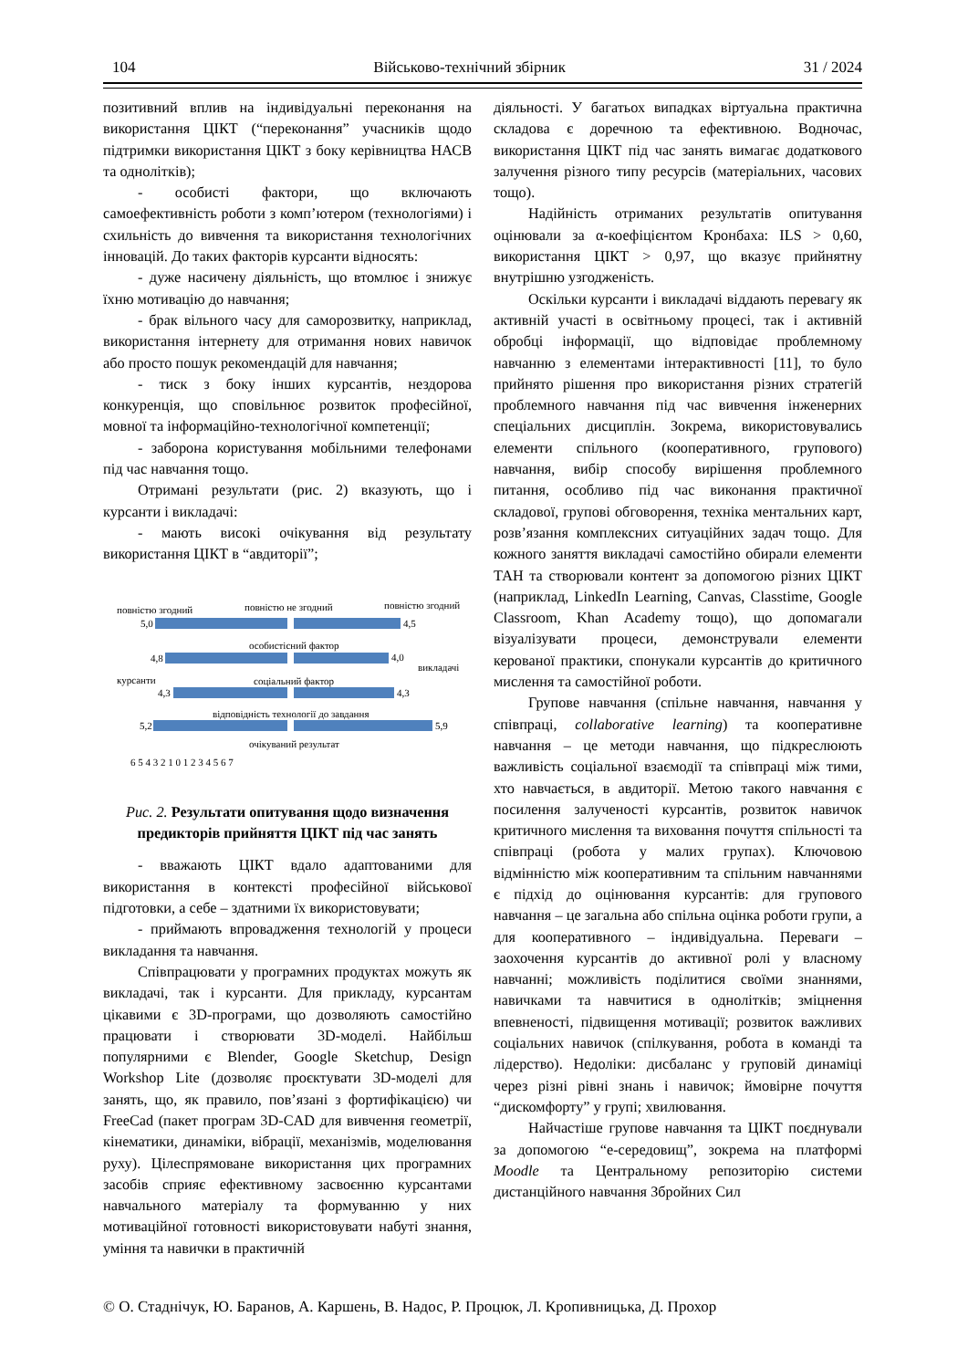104 Військово-технічний збірник 31 / 2024
позитивний вплив на індивідуальні переконання на використання ЦІКТ (“переконання” учасників щодо підтримки використання ЦІКТ з боку керівництва НАСВ та однолітків);
- особисті фактори, що включають самоефективність роботи з комп’ютером (технологіями) і схильність до вивчення та використання технологічних інновацій. До таких факторів курсанти відносять:
- дуже насичену діяльність, що втомлює і знижує їхню мотивацію до навчання;
- брак вільного часу для саморозвитку, наприклад, використання інтернету для отримання нових навичок або просто пошук рекомендацій для навчання;
- тиск з боку інших курсантів, нездорова конкуренція, що сповільнює розвиток професійної, мовної та інформаційно-технологічної компетенції;
- заборона користування мобільними телефонами під час навчання тощо.
Отримані результати (рис. 2) вказують, що і курсанти і викладачі:
- мають високі очікування від результату використання ЦІКТ в “авдиторії”;
повністю згодний
повністю не згодний
повністю згодний
5,0
4,5
особистісний фактор
4,8
4,0
викладачі
курсанти
соціальний фактор
4,3
4,3
відповідність технології до завдання
5,2
5,9
очікуваний результат
6 5 4 3 2 1 0 1 2 3 4 5 6 7
Рис. 2. Результати опитування щодо визначення предикторів прийняття ЦІКТ під час занять
- вважають ЦІКТ вдало адаптованими для використання в контексті професійної військової підготовки, а себе – здатними їх використовувати;
- приймають впровадження технологій у процеси викладання та навчання.
Співпрацювати у програмних продуктах можуть як викладачі, так і курсанти. Для прикладу, курсантам цікавими є 3D-програми, що дозволяють самостійно працювати і створювати 3D-моделі. Найбільш популярними є Blender, Google Sketchup, Design Workshop Lite (дозволяє проєктувати 3D-моделі для занять, що, як правило, пов’язані з фортифікацією) чи FreeCad (пакет програм 3D-CAD для вивчення геометрії, кінематики, динаміки, вібрації, механізмів, моделювання руху). Цілеспрямоване використання цих програмних засобів сприяє ефективному засвоєнню курсантами навчального матеріалу та формуванню у них мотиваційної готовності використовувати набуті знання, уміння та навички в практичній
діяльності. У багатьох випадках віртуальна практична складова є доречною та ефективною. Водночас, використання ЦІКТ під час занять вимагає додаткового залучення різного типу ресурсів (матеріальних, часових тощо).
Надійність отриманих результатів опитування оцінювали за α-коефіцієнтом Кронбаха: ILS > 0,60, використання ЦІКТ > 0,97, що вказує прийнятну внутрішню узгодженість.
Оскільки курсанти і викладачі віддають перевагу як активній участі в освітньому процесі, так і активній обробці інформації, що відповідає проблемному навчанню з елементами інтерактивності [11], то було прийнято рішення про використання різних стратегій проблемного навчання під час вивчення інженерних спеціальних дисциплін. Зокрема, використовувались елементи спільного (кооперативного, групового) навчання, вибір способу вирішення проблемного питання, особливо під час виконання практичної складової, групові обговорення, техніка ментальних карт, розв’язання комплексних ситуаційних задач тощо. Для кожного заняття викладачі самостійно обирали елементи ТАН та створювали контент за допомогою різних ЦІКТ (наприклад, LinkedIn Learning, Canvas, Classtime, Google Classroom, Khan Academy тощо), що допомагали візуалізувати процеси, демонстрували елементи керованої практики, спонукали курсантів до критичного мислення та самостійної роботи.
Групове навчання (спільне навчання, навчання у співпраці, collaborative learning) та кооперативне навчання – це методи навчання, що підкреслюють важливість соціальної взаємодії та співпраці між тими, хто навчається, в авдиторії. Метою такого навчання є посилення залученості курсантів, розвиток навичок критичного мислення та виховання почуття спільності та співпраці (робота у малих групах). Ключовою відмінністю між кооперативним та спільним навчаннями є підхід до оцінювання курсантів: для групового навчання – це загальна або спільна оцінка роботи групи, а для кооперативного – індивідуальна. Переваги – заохочення курсантів до активної ролі у власному навчанні; можливість поділитися своїми знаннями, навичками та навчитися в однолітків; зміцнення впевненості, підвищення мотивації; розвиток важливих соціальних навичок (спілкування, робота в команді та лідерство). Недоліки: дисбаланс у груповій динаміці через різні рівні знань і навичок; ймовірне почуття “дискомфорту” у групі; хвилювання.
Найчастіше групове навчання та ЦІКТ поєднували за допомогою “е-середовищ”, зокрема на платформі Moodle та Центральному репозиторію системи дистанційного навчання Збройних Сил
© О. Стаднічук, Ю. Баранов, А. Каршень, В. Надос, Р. Процюк, Л. Кропивницька, Д. Прохор